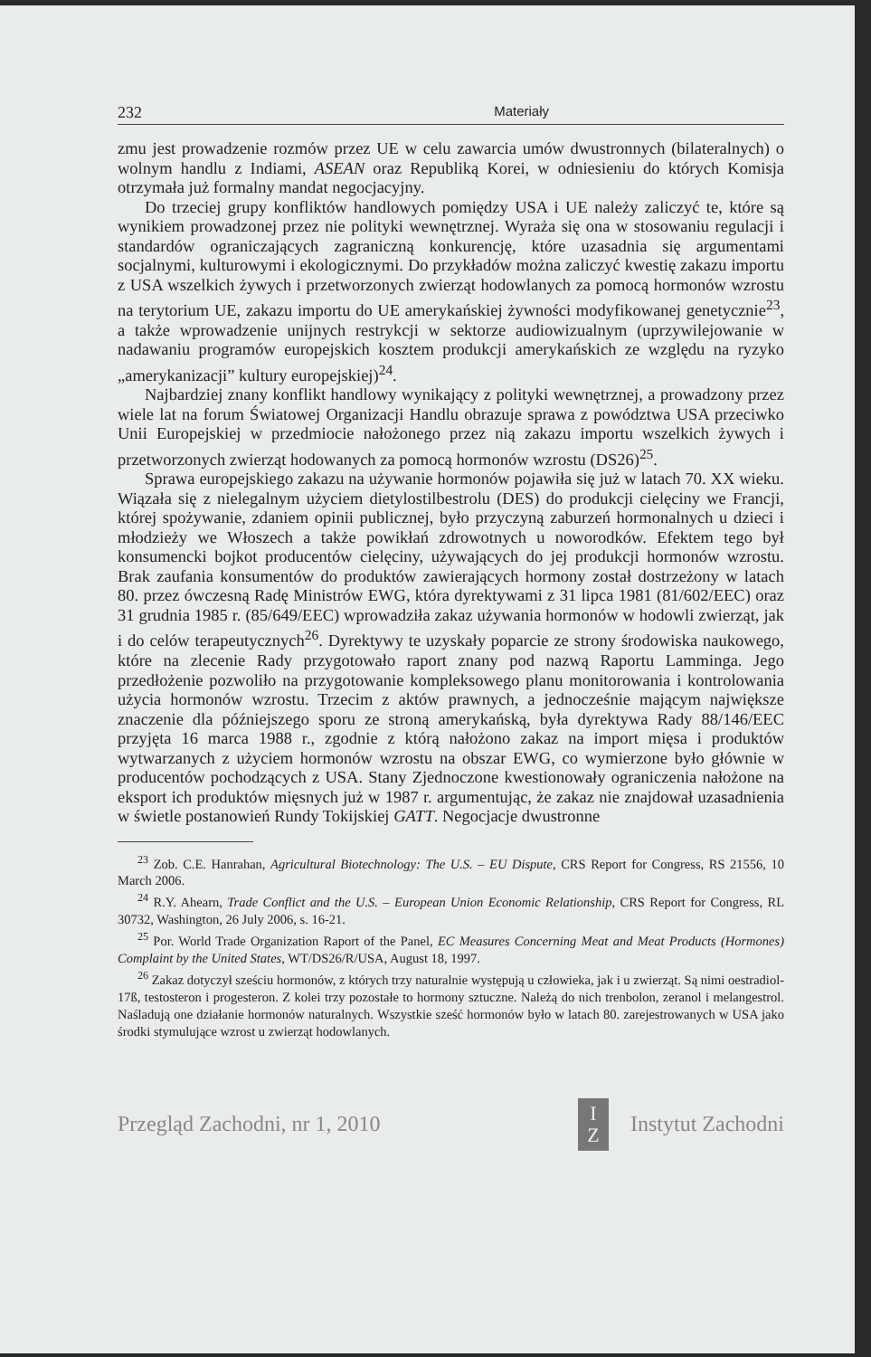232 Materiały
zmu jest prowadzenie rozmów przez UE w celu zawarcia umów dwustronnych (bilateralnych) o wolnym handlu z Indiami, ASEAN oraz Republiką Korei, w odniesieniu do których Komisja otrzymała już formalny mandat negocjacyjny.
Do trzeciej grupy konfliktów handlowych pomiędzy USA i UE należy zaliczyć te, które są wynikiem prowadzonej przez nie polityki wewnętrznej. Wyraża się ona w stosowaniu regulacji i standardów ograniczających zagraniczną konkurencję, które uzasadnia się argumentami socjalnymi, kulturowymi i ekologicznymi. Do przykładów można zaliczyć kwestię zakazu importu z USA wszelkich żywych i przetworzonych zwierząt hodowlanych za pomocą hormonów wzrostu na terytorium UE, zakazu importu do UE amerykańskiej żywności modyfikowanej genetycznie<sup>23</sup>, a także wprowadzenie unijnych restrykcji w sektorze audiowizualnym (uprzywilejowanie w nadawaniu programów europejskich kosztem produkcji amerykańskich ze względu na ryzyko „amerykanizacji” kultury europejskiej)<sup>24</sup>.
Najbardziej znany konflikt handlowy wynikający z polityki wewnętrznej, a prowadzony przez wiele lat na forum Światowej Organizacji Handlu obrazuje sprawa z powództwa USA przeciwko Unii Europejskiej w przedmiocie nałożonego przez nią zakazu importu wszelkich żywych i przetworzonych zwierząt hodowanych za pomocą hormonów wzrostu (DS26)<sup>25</sup>.
Sprawa europejskiego zakazu na używanie hormonów pojawiła się już w latach 70. XX wieku. Wiązała się z nielegalnym użyciem dietylostilbestrolu (DES) do produkcji cielęciny we Francji, której spożywanie, zdaniem opinii publicznej, było przyczyną zaburzeń hormonalnych u dzieci i młodzieży we Włoszech a także powikłań zdrowotnych u noworodków. Efektem tego był konsumencki bojkot producentów cielęciny, używających do jej produkcji hormonów wzrostu. Brak zaufania konsumentów do produktów zawierających hormony został dostrzeżony w latach 80. przez ówczesną Radę Ministrów EWG, która dyrektywami z 31 lipca 1981 (81/602/EEC) oraz 31 grudnia 1985 r. (85/649/EEC) wprowadziła zakaz używania hormonów w hodowli zwierząt, jak i do celów terapeutycznych<sup>26</sup>. Dyrektywy te uzyskały poparcie ze strony środowiska naukowego, które na zlecenie Rady przygotowało raport znany pod nazwą Raportu Lamminga. Jego przedłożenie pozwoliło na przygotowanie kompleksowego planu monitorowania i kontrolowania użycia hormonów wzrostu. Trzecim z aktów prawnych, a jednocześnie mającym największe znaczenie dla późniejszego sporu ze stroną amerykańską, była dyrektywa Rady 88/146/EEC przyjęta 16 marca 1988 r., zgodnie z którą nałożono zakaz na import mięsa i produktów wytwarzanych z użyciem hormonów wzrostu na obszar EWG, co wymierzone było głównie w producentów pochodzących z USA. Stany Zjednoczone kwestionowały ograniczenia nałożone na eksport ich produktów mięsnych już w 1987 r. argumentując, że zakaz nie znajdował uzasadnienia w świetle postanowień Rundy Tokijskiej GATT. Negocjacje dwustronne
<sup>23</sup> Zob. C.E. Hanrahan, Agricultural Biotechnology: The U.S. – EU Dispute, CRS Report for Congress, RS 21556, 10 March 2006.
<sup>24</sup> R.Y. Ahearn, Trade Conflict and the U.S. – European Union Economic Relationship, CRS Report for Congress, RL 30732, Washington, 26 July 2006, s. 16-21.
<sup>25</sup> Por. World Trade Organization Raport of the Panel, EC Measures Concerning Meat and Meat Products (Hormones) Complaint by the United States, WT/DS26/R/USA, August 18, 1997.
<sup>26</sup> Zakaz dotyczył sześciu hormonów, z których trzy naturalnie występują u człowieka, jak i u zwierząt. Są nimi oestradiol-17ß, testosteron i progesteron. Z kolei trzy pozostałe to hormony sztuczne. Należą do nich trenbolon, zeranol i melangestrol. Naśladują one działanie hormonów naturalnych. Wszystkie sześć hormonów było w latach 80. zarejestrowanych w USA jako środki stymulujące wzrost u zwierząt hodowlanych.
Przegląd Zachodni, nr 1, 2010 I
Z Instytut Zachodni